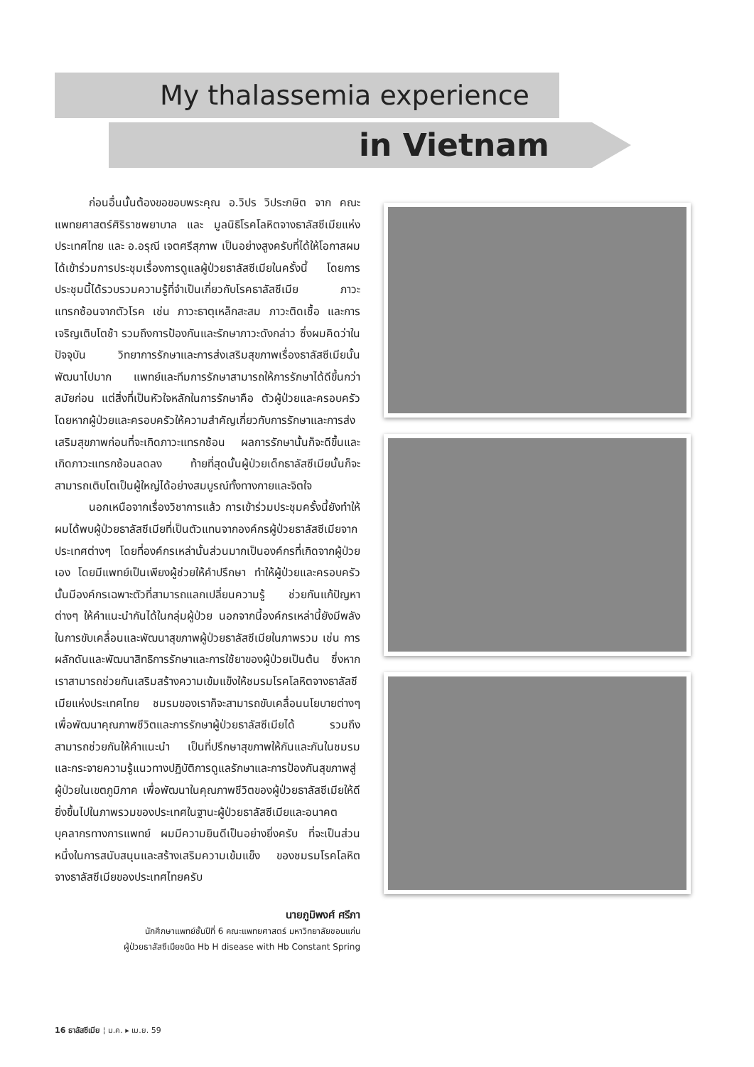My thalassemia experience
in Vietnam
ก่อนอื่นนั้นต้องขอขอบพระคุณ อ.วิปร วิประกษิต จาก คณะแพทยศาสตร์ศิริราชพยาบาล และ มูลนิธิโรคโลหิตจางธาลัสซีเมียแห่งประเทศไทย และ อ.อรุณี เจตศรีสุภาพ เป็นอย่างสูงครับที่ได้ให้โอกาสผมได้เข้าร่วมการประชุมเรื่องการดูแลผู้ป่วยธาลัสซีเมียในครั้งนี้ โดยการประชุมนี้ได้รวบรวมความรู้ที่จำเป็นเกี่ยวกับโรคธาลัสซีเมีย ภาวะแทรกซ้อนจากตัวโรค เช่น ภาวะธาตุเหล็กสะสม ภาวะติดเชื้อ และการเจริญเติบโตช้า รวมถึงการป้องกันและรักษาภาวะดังกล่าว ซึ่งผมคิดว่าในปัจจุบัน วิทยาการรักษาและการส่งเสริมสุขภาพเรื่องธาลัสซีเมียนั้นพัฒนาไปมาก แพทย์และทีมการรักษาสามารถให้การรักษาได้ดีขึ้นกว่าสมัยก่อน แต่สิ่งที่เป็นหัวใจหลักในการรักษาคือ ตัวผู้ป่วยและครอบครัว โดยหากผู้ป่วยและครอบครัวให้ความสำคัญเกี่ยวกับการรักษาและการส่งเสริมสุขภาพก่อนที่จะเกิดภาวะแทรกซ้อน ผลการรักษานั้นก็จะดีขึ้นและเกิดภาวะแทรกซ้อนลดลง ท้ายที่สุดนั้นผู้ป่วยเด็กธาลัสซีเมียนั้นก็จะสามารถเติบโตเป็นผู้ใหญ่ได้อย่างสมบูรณ์ทั้งทางกายและจิตใจ
นอกเหนือจากเรื่องวิชาการแล้ว การเข้าร่วมประชุมครั้งนี้ยังทำให้ผมได้พบผู้ป่วยธาลัสซีเมียที่เป็นตัวแทนจากองค์กรผู้ป่วยธาลัสซีเมียจากประเทศต่างๆ โดยที่องค์กรเหล่านั้นส่วนมากเป็นองค์กรที่เกิดจากผู้ป่วยเอง โดยมีแพทย์เป็นเพียงผู้ช่วยให้คำปรึกษา ทำให้ผู้ป่วยและครอบครัวนั้นมีองค์กรเฉพาะตัวที่สามารถแลกเปลี่ยนความรู้ ช่วยกันแก้ปัญหาต่างๆ ให้คำแนะนำกันได้ในกลุ่มผู้ป่วย นอกจากนี้องค์กรเหล่านี้ยังมีพลังในการขับเคลื่อนและพัฒนาสุขภาพผู้ป่วยธาลัสซีเมียในภาพรวม เช่น การผลักดันและพัฒนาสิทธิการรักษาและการใช้ยาของผู้ป่วยเป็นต้น ซึ่งหากเราสามารถช่วยกันเสริมสร้างความเข้มแข็งให้ชมรมโรคโลหิตจางธาลัสซีเมียแห่งประเทศไทย ชมรมของเราก็จะสามารถขับเคลื่อนนโยบายต่างๆ เพื่อพัฒนาคุณภาพชีวิตและการรักษาผู้ป่วยธาลัสซีเมียได้ รวมถึงสามารถช่วยกันให้คำแนะนำ เป็นที่ปรึกษาสุขภาพให้กันและกันในชมรม และกระจายความรู้แนวทางปฏิบัติการดูแลรักษาและการป้องกันสุขภาพสู่ผู้ป่วยในเขตภูมิภาค เพื่อพัฒนาในคุณภาพชีวิตของผู้ป่วยธาลัสซีเมียให้ดียิ่งขึ้นไปในภาพรวมของประเทศในฐานะผู้ป่วยธาลัสซีเมียและอนาคตบุคลากรทางการแพทย์ ผมมีความยินดีเป็นอย่างยิ่งครับ ที่จะเป็นส่วนหนึ่งในการสนับสนุนและสร้างเสริมความเข้มแข็ง ของชมรมโรคโลหิตจางธาลัสซีเมียของประเทศไทยครับ
นายภูมิพงศ์ ศรีภา
นักศึกษาแพทย์ชั้นปีที่ 6 คณะแพทยศาสตร์ มหาวิทยาลัยขอนแก่น
ผู้ป่วยธาลัสซีเมียชนิด Hb H disease with Hb Constant Spring
16 ธาลัสซีเมีย ¦ ม.ค. ▸ เม.ย. 59